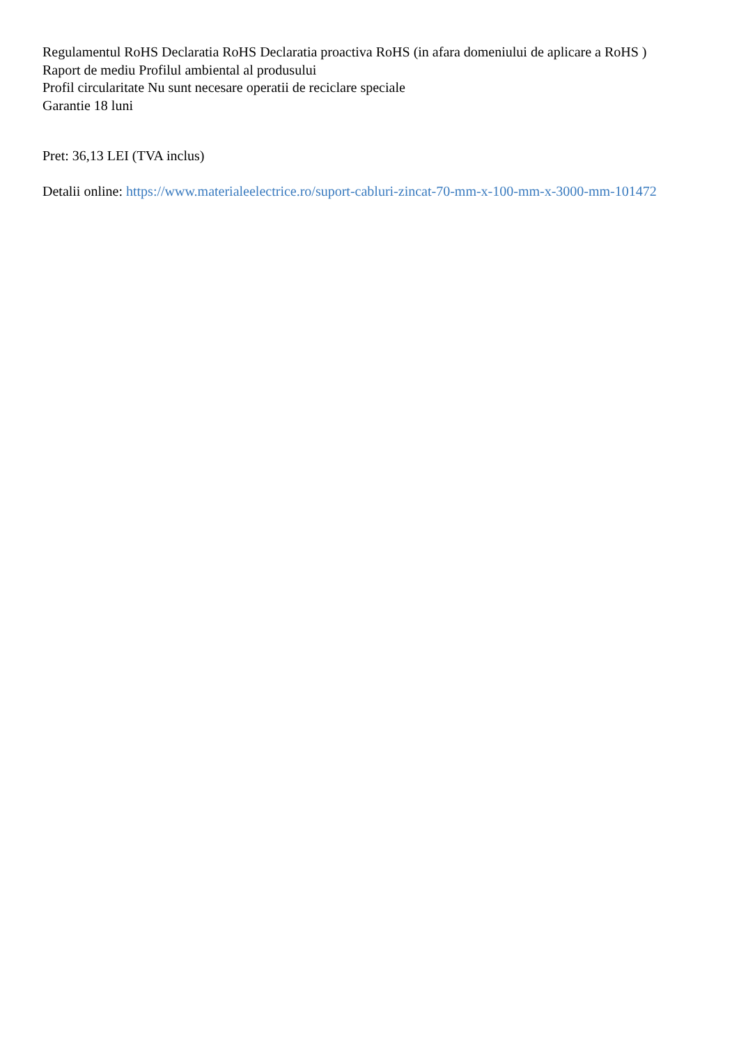Regulamentul RoHS Declaratia RoHS Declaratia proactiva RoHS (in afara domeniului de aplicare a RoHS )
Raport de mediu Profilul ambiental al produsului
Profil circularitate Nu sunt necesare operatii de reciclare speciale
Garantie 18 luni
Pret: 36,13 LEI (TVA inclus)
Detalii online: https://www.materialeelectrice.ro/suport-cabluri-zincat-70-mm-x-100-mm-x-3000-mm-101472